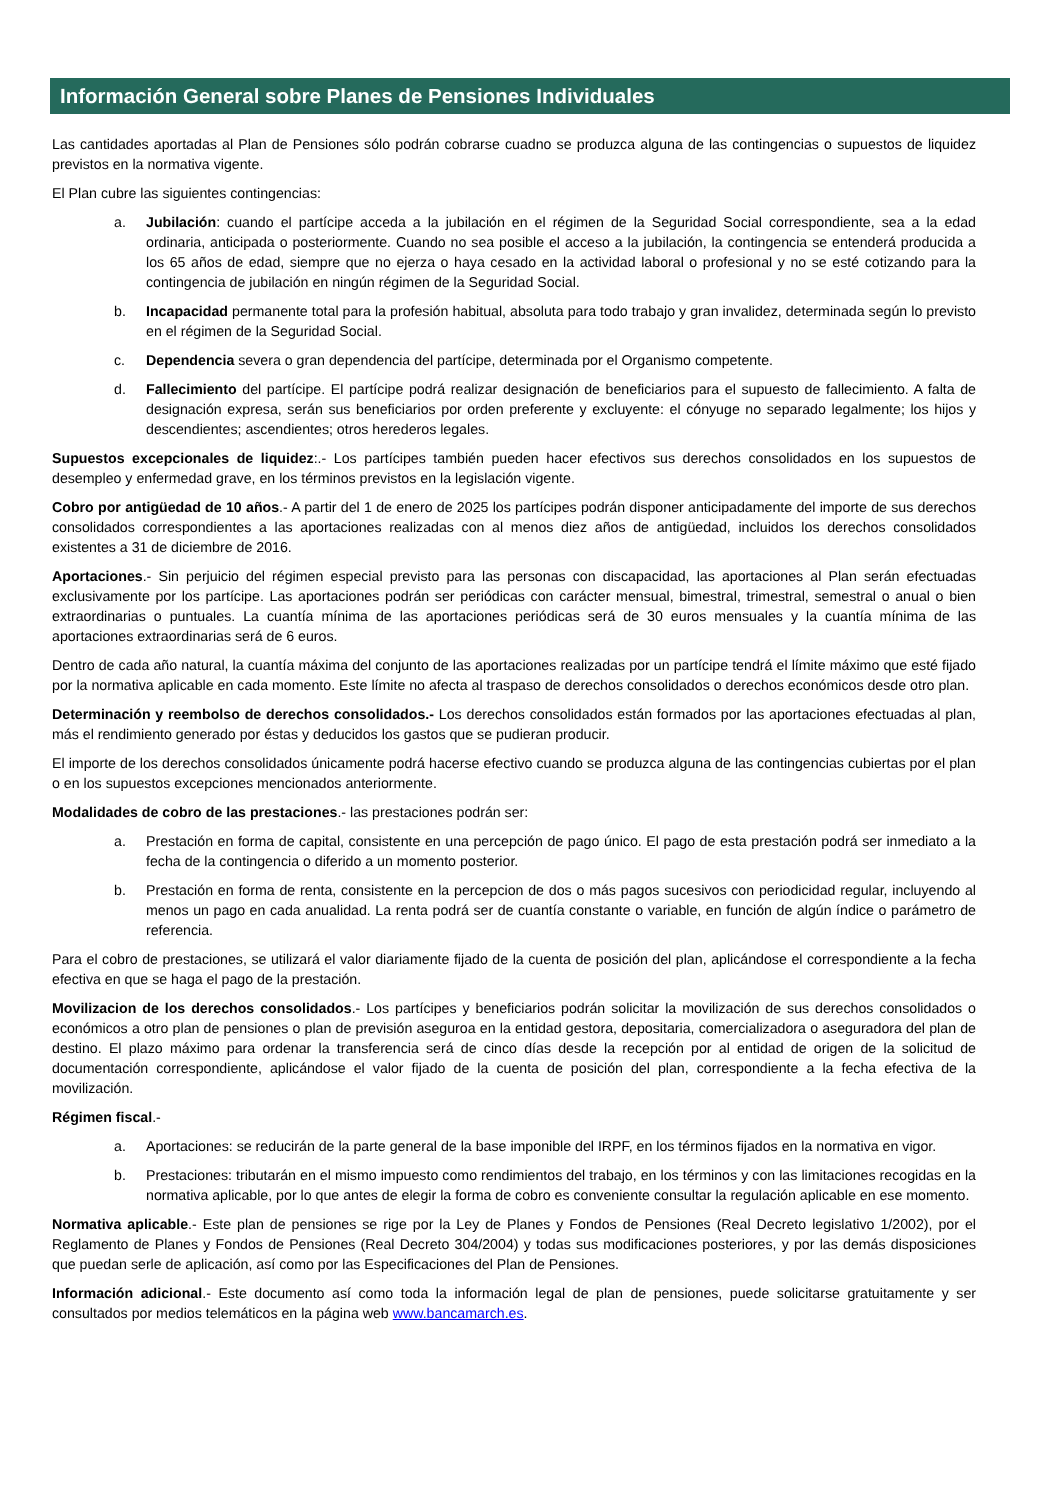Información General sobre Planes de Pensiones Individuales
Las cantidades aportadas al Plan de Pensiones sólo podrán cobrarse cuadno se produzca alguna de las contingencias o supuestos de liquidez previstos en la normativa vigente.
El Plan cubre las siguientes contingencias:
a. Jubilación: cuando el partícipe acceda a la jubilación en el régimen de la Seguridad Social correspondiente, sea a la edad ordinaria, anticipada o posteriormente. Cuando no sea posible el acceso a la jubilación, la contingencia se entenderá producida a los 65 años de edad, siempre que no ejerza o haya cesado en la actividad laboral o profesional y no se esté cotizando para la contingencia de jubilación en ningún régimen de la Seguridad Social.
b. Incapacidad permanente total para la profesión habitual, absoluta para todo trabajo y gran invalidez, determinada según lo previsto en el régimen de la Seguridad Social.
c. Dependencia severa o gran dependencia del partícipe, determinada por el Organismo competente.
d. Fallecimiento del partícipe. El partícipe podrá realizar designación de beneficiarios para el supuesto de fallecimiento. A falta de designación expresa, serán sus beneficiarios por orden preferente y excluyente: el cónyuge no separado legalmente; los hijos y descendientes; ascendientes; otros herederos legales.
Supuestos excepcionales de liquidez:.- Los partícipes también pueden hacer efectivos sus derechos consolidados en los supuestos de desempleo y enfermedad grave, en los términos previstos en la legislación vigente.
Cobro por antigüedad de 10 años.- A partir del 1 de enero de 2025 los partícipes podrán disponer anticipadamente del importe de sus derechos consolidados correspondientes a las aportaciones realizadas con al menos diez años de antigüedad, incluidos los derechos consolidados existentes a 31 de diciembre de 2016.
Aportaciones.- Sin perjuicio del régimen especial previsto para las personas con discapacidad, las aportaciones al Plan serán efectuadas exclusivamente por los partícipe. Las aportaciones podrán ser periódicas con carácter mensual, bimestral, trimestral, semestral o anual o bien extraordinarias o puntuales. La cuantía mínima de las aportaciones periódicas será de 30 euros mensuales y la cuantía mínima de las aportaciones extraordinarias será de 6 euros.
Dentro de cada año natural, la cuantía máxima del conjunto de las aportaciones realizadas por un partícipe tendrá el límite máximo que esté fijado por la normativa aplicable en cada momento. Este límite no afecta al traspaso de derechos consolidados o derechos económicos desde otro plan.
Determinación y reembolso de derechos consolidados.- Los derechos consolidados están formados por las aportaciones efectuadas al plan, más el rendimiento generado por éstas y deducidos los gastos que se pudieran producir.
El importe de los derechos consolidados únicamente podrá hacerse efectivo cuando se produzca alguna de las contingencias cubiertas por el plan o en los supuestos excepciones mencionados anteriormente.
Modalidades de cobro de las prestaciones.- las prestaciones podrán ser:
a. Prestación en forma de capital, consistente en una percepción de pago único. El pago de esta prestación podrá ser inmediato a la fecha de la contingencia o diferido a un momento posterior.
b. Prestación en forma de renta, consistente en la percepcion de dos o más pagos sucesivos con periodicidad regular, incluyendo al menos un pago en cada anualidad. La renta podrá ser de cuantía constante o variable, en función de algún índice o parámetro de referencia.
Para el cobro de prestaciones, se utilizará el valor diariamente fijado de la cuenta de posición del plan, aplicándose el correspondiente a la fecha efectiva en que se haga el pago de la prestación.
Movilizacion de los derechos consolidados.- Los partícipes y beneficiarios podrán solicitar la movilización de sus derechos consolidados o económicos a otro plan de pensiones o plan de previsión aseguroa en la entidad gestora, depositaria, comercializadora o aseguradora del plan de destino. El plazo máximo para ordenar la transferencia será de cinco días desde la recepción por al entidad de origen de la solicitud de documentación correspondiente, aplicándose el valor fijado de la cuenta de posición del plan, correspondiente a la fecha efectiva de la movilización.
Régimen fiscal.-
a. Aportaciones: se reducirán de la parte general de la base imponible del IRPF, en los términos fijados en la normativa en vigor.
b. Prestaciones: tributarán en el mismo impuesto como rendimientos del trabajo, en los términos y con las limitaciones recogidas en la normativa aplicable, por lo que antes de elegir la forma de cobro es conveniente consultar la regulación aplicable en ese momento.
Normativa aplicable.- Este plan de pensiones se rige por la Ley de Planes y Fondos de Pensiones (Real Decreto legislativo 1/2002), por el Reglamento de Planes y Fondos de Pensiones (Real Decreto 304/2004) y todas sus modificaciones posteriores, y por las demás disposiciones que puedan serle de aplicación, así como por las Especificaciones del Plan de Pensiones.
Información adicional.- Este documento así como toda la información legal de plan de pensiones, puede solicitarse gratuitamente y ser consultados por medios telemáticos en la página web www.bancamarch.es.